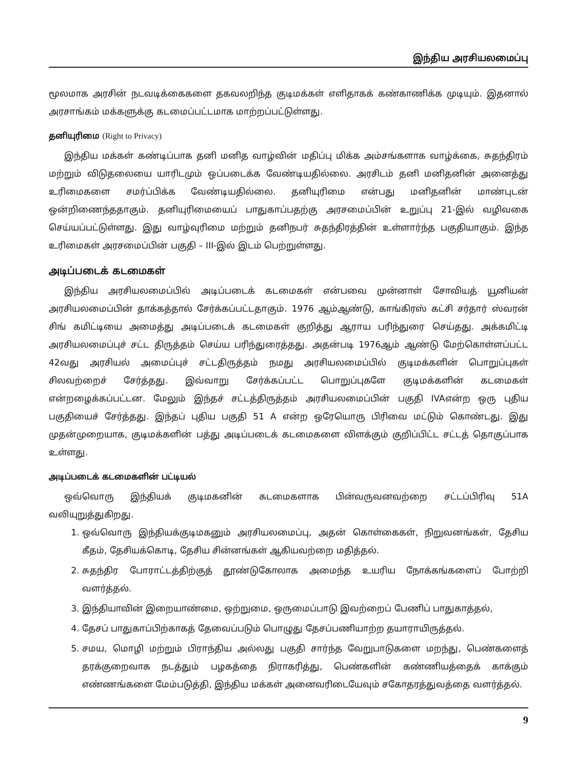இந்திய அரசியலமைப்பு
மூலமாக அரசின் நடவடிக்கைகளை தகவலறிந்த குடிமக்கள் எளிதாகக் கண்காணிக்க முடியும். இதனால் அரசாங்கம் மக்களுக்கு கடமைப்பட்டமாக மாற்றப்பட்டுள்ளது.
தனியுரிமை (Right to Privacy)
இந்திய மக்கள் கண்டிப்பாக தனி மனித வாழ்வின் மதிப்பு மிக்க அம்சங்களாக வாழ்க்கை, சுதந்திரம் மற்றும் விடுதலையை யாரிடமும் ஒப்படைக்க வேண்டியதில்லை. அரசிடம் தனி மனிதனின் அனைத்து உரிமைகளை சமர்ப்பிக்க வேண்டியதில்லை. தனியுரிமை என்பது மனிதனின் மாண்புடன் ஒன்றிணைந்ததாகும். தனியுரிமையைப் பாதுகாப்பதற்கு அரசமைப்பின் உறுப்பு 21-இல் வழிவகை செய்யப்பட்டுள்ளது. இது வாழ்வுரிமை மற்றும் தனிநபர் சுதந்திரத்தின் உள்ளார்ந்த பகுதியாகும். இந்த உரிமைகள் அரசமைப்பின் பகுதி – III-இல் இடம் பெற்றுள்ளது.
அடிப்படைக் கடமைகள்
இந்திய அரசியலமைப்பில் அடிப்படைக் கடமைகள் என்பவை முன்னாள் சோவியத் யூனியன் அரசியலமைப்பின் தாக்கத்தால் சேர்க்கப்பட்டதாகும். 1976 ஆம்ஆண்டு, காங்கிரஸ் கட்சி சர்தார் ஸ்வரன் சிங் கமிட்டியை அமைத்து அடிப்படைக் கடமைகள் குறித்து ஆராய பரிந்துரை செய்தது. அக்கமிட்டி அரசியலமைப்புச் சட்ட திருத்தம் செய்ய பரிந்துரைத்தது. அதன்படி 1976ஆம் ஆண்டு மேற்கொள்ளப்பட்ட 42வது அரசியல் அமைப்புச் சட்டதிருத்தம் நமது அரசியலமைப்பில் குடிமக்களின் பொறுப்புகள் சிலவற்றைச் சேர்த்தது. இவ்வாறு சேர்க்கப்பட்ட பொறுப்புகளே குடிமக்களின் கடமைகள் என்றழைக்கப்பட்டன. மேலும் இந்தச் சட்டத்திருத்தம் அரசியலமைப்பின் பகுதி IVAஎன்ற ஒரு புதிய பகுதியைச் சேர்த்தது. இந்தப் புதிய பகுதி 51 A என்ற ஒரேயொரு பிரிவை மட்டும் கொண்டது. இது முதன்முறையாக, குடிமக்களின் பத்து அடிப்படைக் கடமைகளை விளக்கும் குறிப்பிட்ட சட்டத் தொகுப்பாக உள்ளது.
அடிப்படைக் கடமைகளின் பட்டியல்
ஒவ்வொரு இந்தியக் குடிமகனின் கடமைகளாக பின்வருவனவற்றை சட்டப்பிரிவு 51A வலியுறுத்துகிறது.
1. ஒவ்வொரு இந்தியக்குடிமகனும் அரசியலமைப்பு, அதன் கொள்கைகள், நிறுவனங்கள், தேசிய கீதம், தேசியக்கொடி, தேசிய சின்னங்கள் ஆகியவற்றை மதித்தல்.
2. சுதந்திர போராட்டத்திற்குத் தூண்டுகோலாக அமைந்த உயரிய நோக்கங்களைப் போற்றி வளர்த்தல்.
3. இந்தியாவின் இறையாண்மை, ஒற்றுமை, ஒருமைப்பாடு இவற்றைப் பேணிப் பாதுகாத்தல்,
4. தேசப் பாதுகாப்பிற்காகத் தேவைப்படும் பொழுது தேசப்பணியாற்ற தயாராயிருத்தல்.
5. சமய, மொழி மற்றும் பிராந்திய அல்லது பகுதி சார்ந்த வேறுபாடுகளை மறந்து, பெண்களைத் தரக்குறைவாக நடத்தும் பழகத்தை நிராகரித்து, பெண்களின் கண்ணியத்தைக் காக்கும் எண்ணங்களை மேம்படுத்தி, இந்திய மக்கள் அனைவரிடையேவும் சகோதரத்துவத்தை வளர்த்தல்.
9